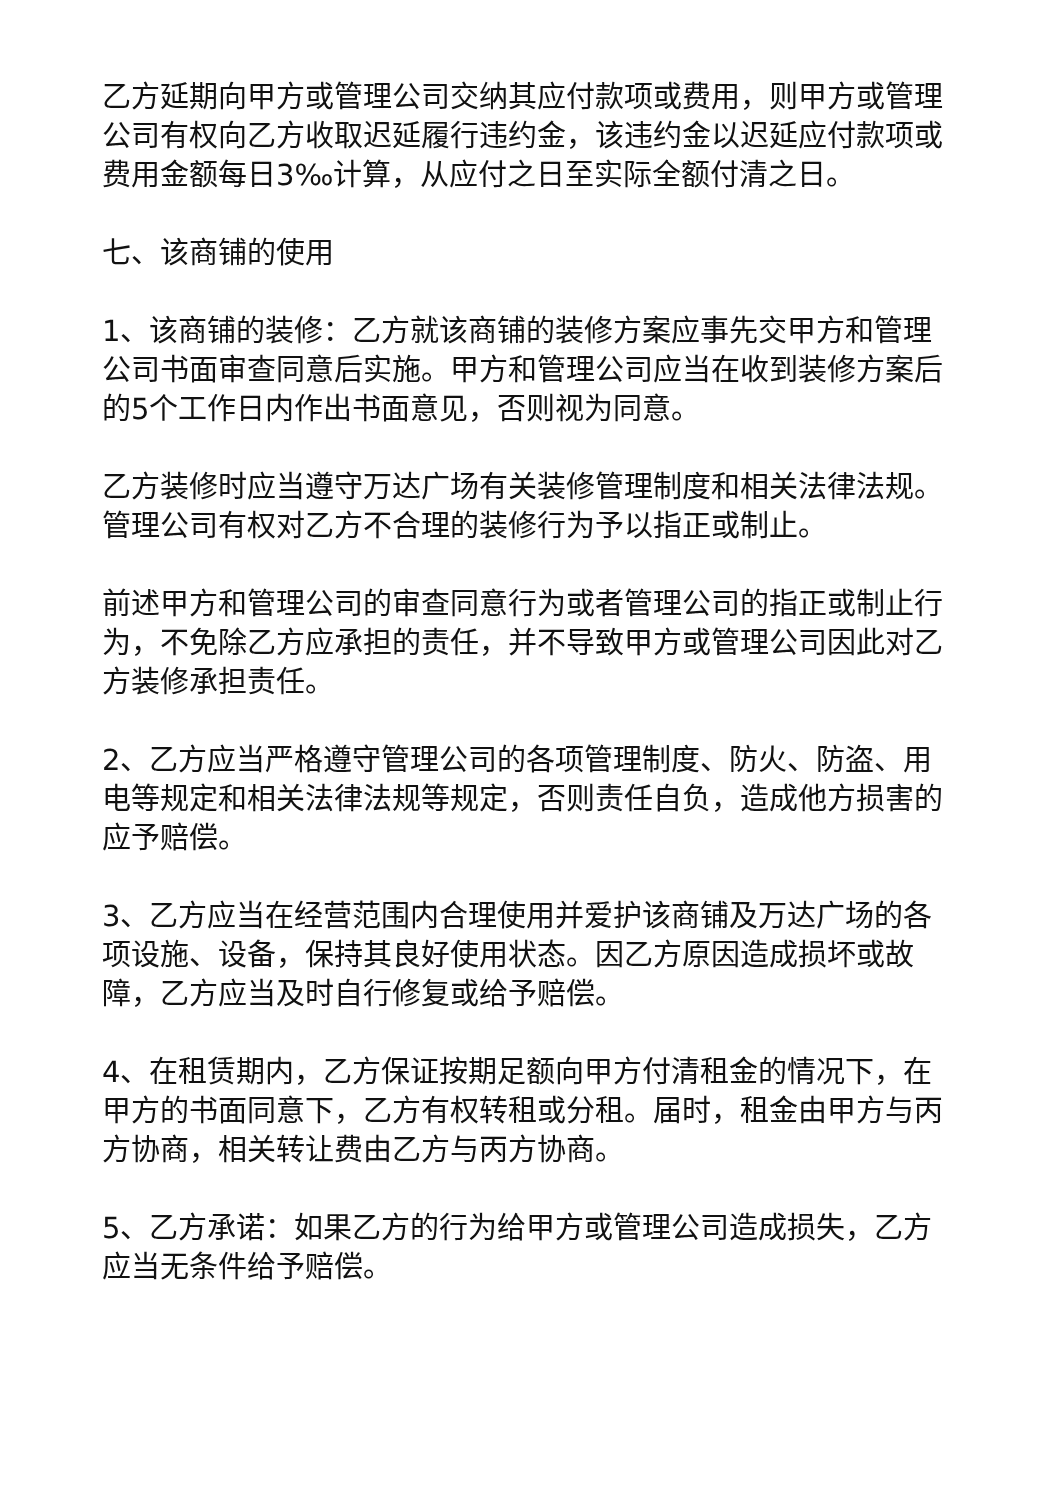乙方延期向甲方或管理公司交纳其应付款项或费用，则甲方或管理公司有权向乙方收取迟延履行违约金，该违约金以迟延应付款项或费用金额每日3‰计算，从应付之日至实际全额付清之日。
七、该商铺的使用
1、该商铺的装修：乙方就该商铺的装修方案应事先交甲方和管理公司书面审查同意后实施。甲方和管理公司应当在收到装修方案后的5个工作日内作出书面意见，否则视为同意。
乙方装修时应当遵守万达广场有关装修管理制度和相关法律法规。管理公司有权对乙方不合理的装修行为予以指正或制止。
前述甲方和管理公司的审查同意行为或者管理公司的指正或制止行为，不免除乙方应承担的责任，并不导致甲方或管理公司因此对乙方装修承担责任。
2、乙方应当严格遵守管理公司的各项管理制度、防火、防盗、用电等规定和相关法律法规等规定，否则责任自负，造成他方损害的应予赔偿。
3、乙方应当在经营范围内合理使用并爱护该商铺及万达广场的各项设施、设备，保持其良好使用状态。因乙方原因造成损坏或故障，乙方应当及时自行修复或给予赔偿。
4、在租赁期内，乙方保证按期足额向甲方付清租金的情况下，在甲方的书面同意下，乙方有权转租或分租。届时，租金由甲方与丙方协商，相关转让费由乙方与丙方协商。
5、乙方承诺：如果乙方的行为给甲方或管理公司造成损失，乙方应当无条件给予赔偿。